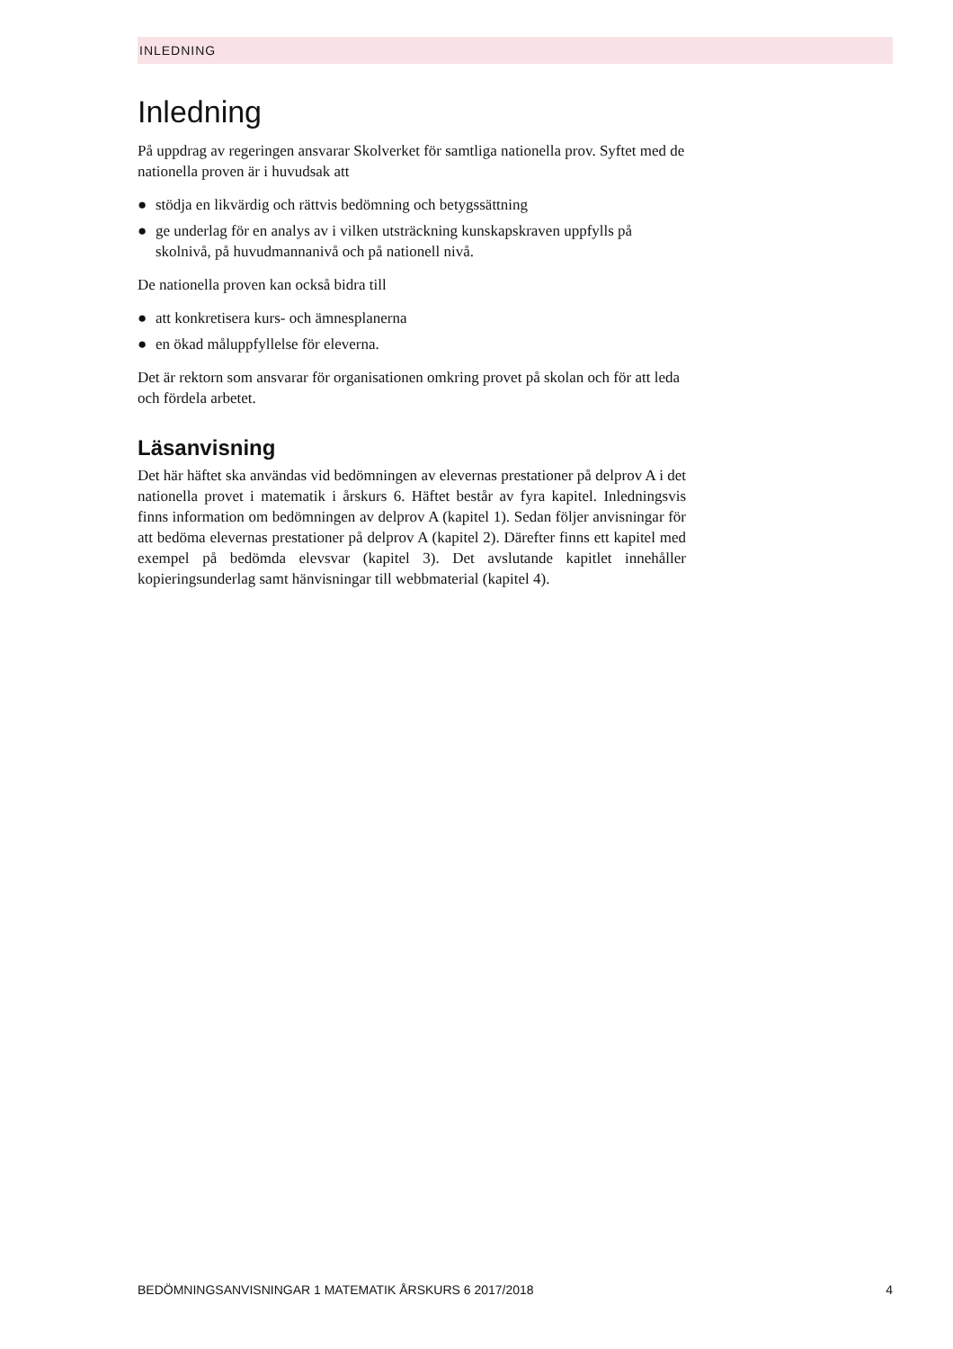INLEDNING
Inledning
På uppdrag av regeringen ansvarar Skolverket för samtliga nationella prov. Syftet med de nationella proven är i huvudsak att
● stödja en likvärdig och rättvis bedömning och betygssättning
● ge underlag för en analys av i vilken utsträckning kunskapskraven uppfylls på skolnivå, på huvudmannanivå och på nationell nivå.
De nationella proven kan också bidra till
● att konkretisera kurs- och ämnesplanerna
● en ökad måluppfyllelse för eleverna.
Det är rektorn som ansvarar för organisationen omkring provet på skolan och för att leda och fördela arbetet.
Läsanvisning
Det här häftet ska användas vid bedömningen av elevernas prestationer på delprov A i det nationella provet i matematik i årskurs 6. Häftet består av fyra kapitel. Inledningsvis finns information om bedömningen av delprov A (kapitel 1). Sedan följer anvisningar för att bedöma elevernas prestationer på delprov A (kapitel 2). Därefter finns ett kapitel med exempel på bedömda elevsvar (kapitel 3). Det avslutande kapitlet innehåller kopieringsunderlag samt hänvisningar till webbmaterial (kapitel 4).
BEDÖMNINGSANVISNINGAR 1 MATEMATIK ÅRSKURS 6 2017/2018 4